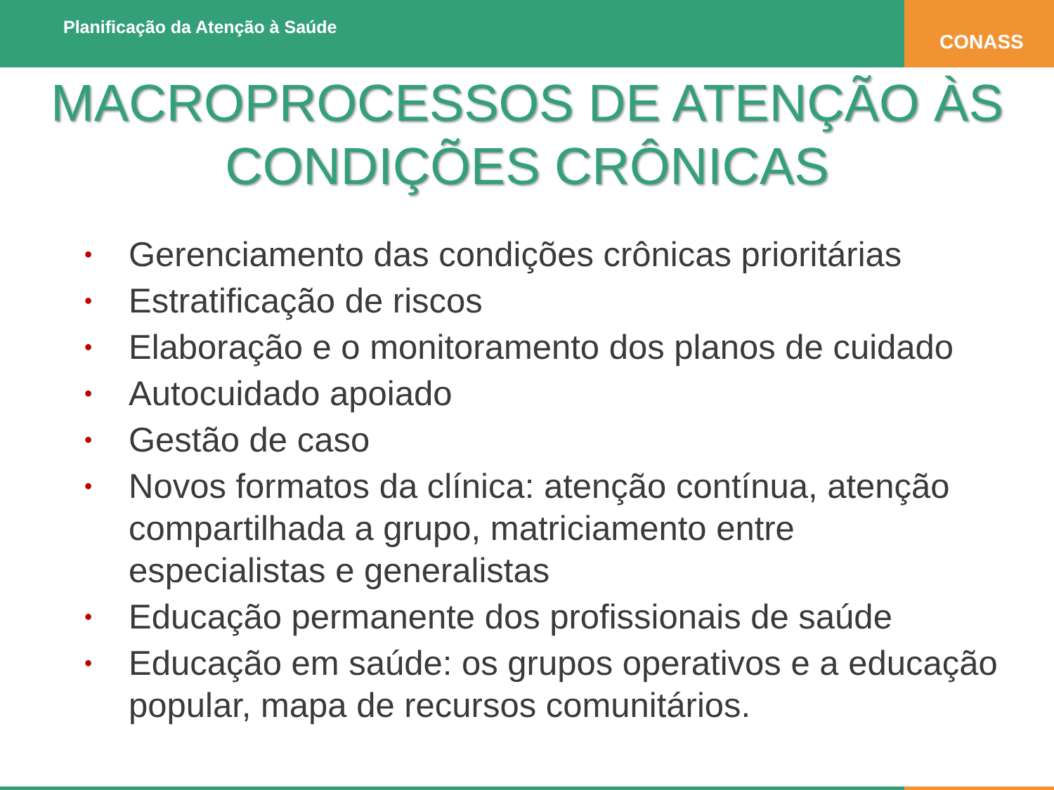Planificação da Atenção à Saúde
CONASS
MACROPROCESSOS DE ATENÇÃO ÀS
CONDIÇÕES CRÔNICAS
• Gerenciamento das condições crônicas prioritárias
• Estratificação de riscos
• Elaboração e o monitoramento dos planos de cuidado
• Autocuidado apoiado
• Gestão de caso
• Novos formatos da clínica: atenção contínua, atenção compartilhada a grupo, matriciamento entre especialistas e generalistas
• Educação permanente dos profissionais de saúde
• Educação em saúde: os grupos operativos e a educação popular, mapa de recursos comunitários.